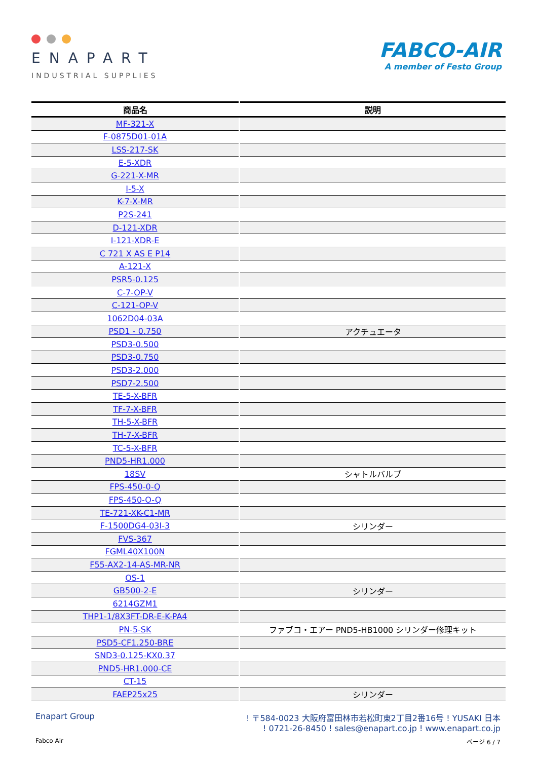ENAPART
INDUSTRIAL SUPPLIES
FABCO-AIR
A member of Festo Group
| 商品名 | 説明 |
| --- | --- |
| MF-321-X | |
| F-0875D01-01A | |
| LSS-217-SK | |
| E-5-XDR | |
| G-221-X-MR | |
| I-5-X | |
| K-7-X-MR | |
| P2S-241 | |
| D-121-XDR | |
| I-121-XDR-E | |
| C 721 X AS E P14 | |
| A-121-X | |
| PSR5-0.125 | |
| C-7-OP-V | |
| C-121-OP-V | |
| 1062D04-03A | |
| PSD1 - 0.750 | アクチュエータ |
| PSD3-0.500 | |
| PSD3-0.750 | |
| PSD3-2.000 | |
| PSD7-2.500 | |
| TE-5-X-BFR | |
| TF-7-X-BFR | |
| TH-5-X-BFR | |
| TH-7-X-BFR | |
| TC-5-X-BFR | |
| PND5-HR1.000 | |
| 18SV | シャトルバルブ |
| FPS-450-0-Q | |
| FPS-450-O-Q | |
| TE-721-XK-C1-MR | |
| F-1500DG4-03I-3 | シリンダー |
| FVS-367 | |
| FGML40X100N | |
| F55-AX2-14-AS-MR-NR | |
| OS-1 | |
| GB500-2-E | シリンダー |
| 6214GZM1 | |
| THP1-1/8X3FT-DR-E-K-PA4 | |
| PN-5-SK | ファブコ・エアー PND5-HB1000 シリンダー修理キット |
| PSD5-CF1.250-BRE | |
| SND3-0.125-KX0.37 | |
| PND5-HR1.000-CE | |
| CT-15 | |
| FAEP25x25 | シリンダー |
Enapart Group ! 〒584-0023 大阪府富田林市若松町東2丁目2番16号 ! YUSAKI 日本
! 0721-26-8450 ! sales@enapart.co.jp ! www.enapart.co.jp
Fabco Air ページ 6 / 7